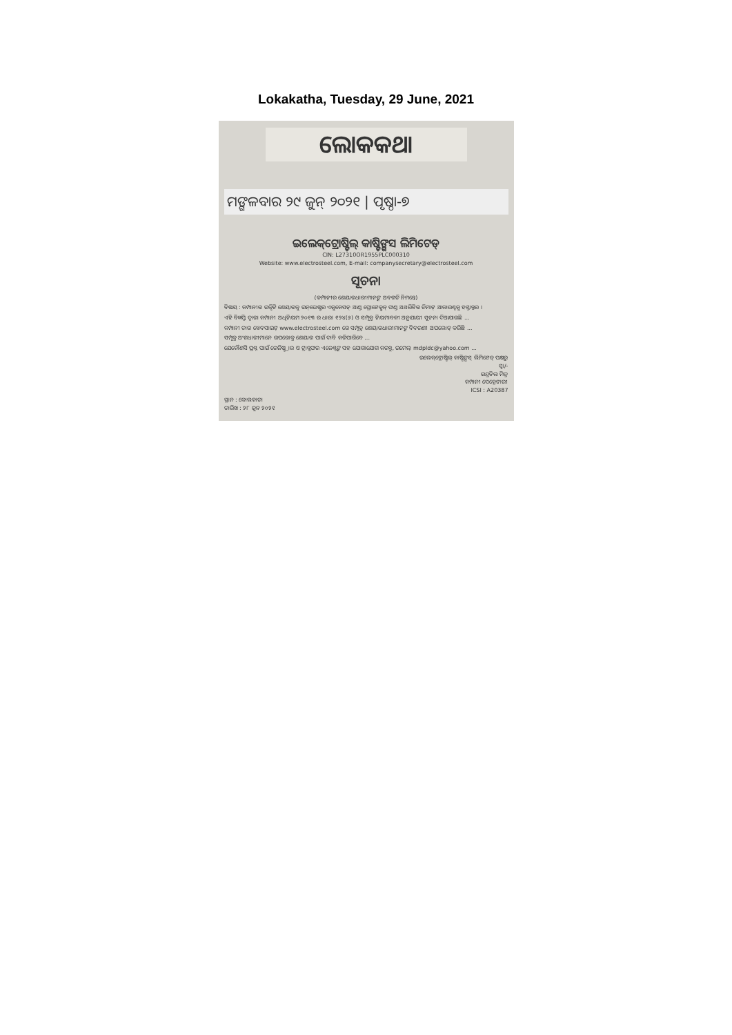Lokakatha, Tuesday, 29 June, 2021
ଲୋକକଥା
ମଙ୍ଗଳବାର ୨୯ ଜୁନ୍ ୨୦୨୧ | ପୃଷ୍ଠା-୭
ଇଲେକ୍‌ଟ୍ରୋଷ୍ଟିଲ୍ କାଷ୍ଟିଙ୍ଗସ ଲିମିଟେଡ୍
CIN: L27310OR1955PLC000310
Website: www.electrosteel.com, E-mail: companysecretary@electrosteel.com
ସୂଚନା
(କମ୍ପାନୀର ଶେୟାରଧାରୀମାନଙ୍କ ଅବଗତି ନିମନ୍ତେ)
ବିଷୟ : କମ୍ପାନୀର ଇକ୍ୱିଟି ଶେୟାରକୁ ଇନ୍‌ଭେଷ୍ଟର ଏଜୁକେସନ୍ ଆଣ୍ଡ ପ୍ରୋଟେକ୍ସନ୍ ଫଣ୍ଡ ଅଥରିଟିର ଡିମାଟ୍ ଆକାଉଣ୍ଟକୁ ହସ୍ତାନ୍ତର ।
ଏହି ବିଜ୍ଞପ୍ତି ଦ୍ୱାରା କମ୍ପାନୀ ଅଧିନିୟମ ୨୦୧୩ ର ଧାରା ୧୨୪(୬) ଓ ସମ୍ପୃକ୍ତ ନିୟମାବଳୀ ଅନୁଯାୟୀ ସୂଚନା ଦିଆଯାଉଛି ...
କମ୍ପାନୀ ତାର ୱେବସାଇଟ୍ www.electrosteel.com ରେ ସମ୍ପୃକ୍ତ ଶେୟାରଧାରୀମାନଙ୍କ ବିବରଣୀ ଅପଲୋଡ୍ କରିଛି ...
ସମ୍ପୃକ୍ତ ଅଂଶଧାରୀମାନେ ଉପରୋକ୍ତ ଶେୟାର ପାଇଁ ଦାବି କରିପାରିବେ ...
ଯେକୌଣସି ପ୍ରଶ୍ନ ପାଇଁ ରେଜିଷ୍ଟ୍ରାର ଓ ଟ୍ରାନ୍ସଫର ଏଜେଣ୍ଟଙ୍କ ସହ ଯୋଗାଯୋଗ କରନ୍ତୁ, ଇମେଲ୍ mdpldc@yahoo.com ...
ଇଲେକ୍‌ଟ୍ରୋଷ୍ଟିଲ୍ କାଷ୍ଟିଙ୍ଗସ୍ ଲିମିଟେଡ୍ ପକ୍ଷରୁ
ସ୍ୱା/-
ଇନ୍ଦ୍ରନିଲ ମିତ୍ର
କମ୍ପାନୀ ସେକ୍ରେଟାରୀ
ICSI : A20387
ସ୍ଥାନ : କୋଲକାତା
ତାରିଖ : ୨୮ ଜୁନ ୨୦୨୧